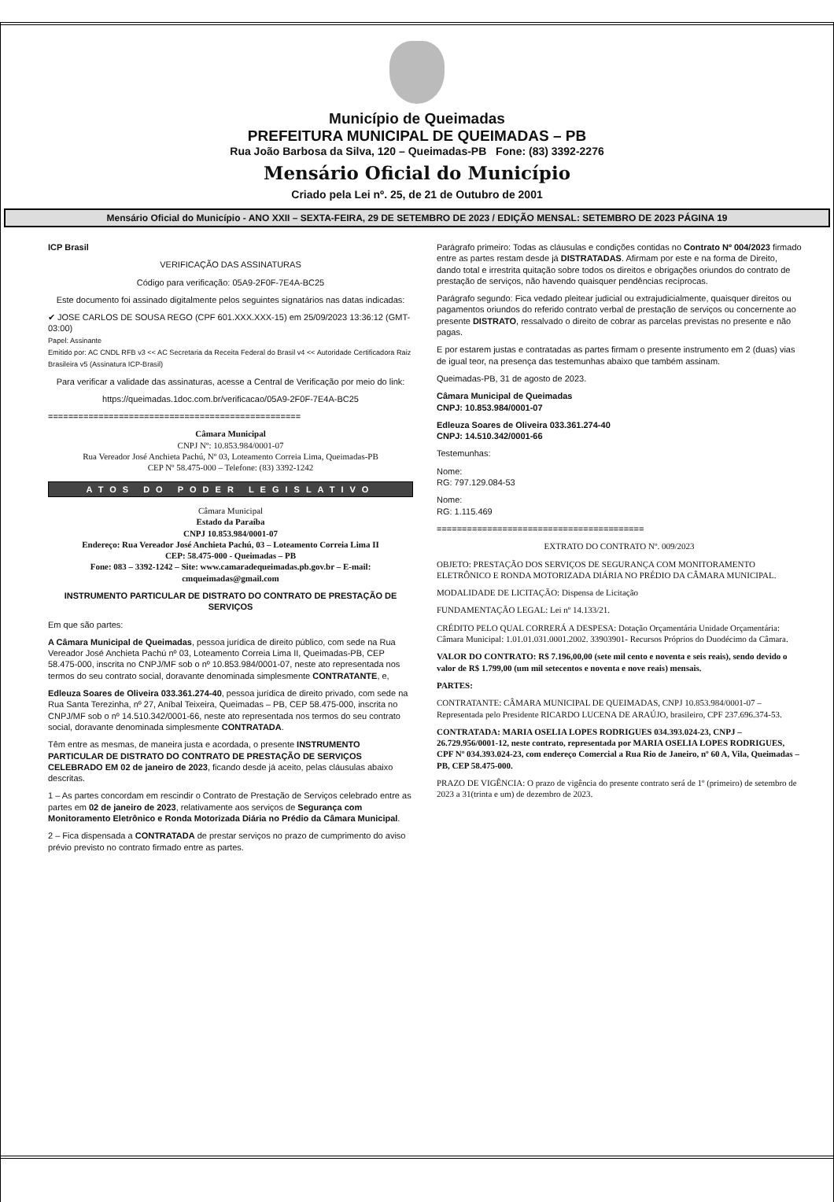Município de Queimadas
PREFEITURA MUNICIPAL DE QUEIMADAS – PB
Rua João Barbosa da Silva, 120 – Queimadas-PB Fone: (83) 3392-2276
Mensário Oficial do Município
Criado pela Lei nº. 25, de 21 de Outubro de 2001
Mensário Oficial do Município - ANO XXII – SEXTA-FEIRA, 29 DE SETEMBRO DE 2023 / EDIÇÃO MENSAL: SETEMBRO DE 2023 PÁGINA 19
ICP Brasil
VERIFICAÇÃO DAS ASSINATURAS
Código para verificação: 05A9-2F0F-7E4A-BC25
Este documento foi assinado digitalmente pelos seguintes signatários nas datas indicadas:
✔ JOSE CARLOS DE SOUSA REGO (CPF 601.XXX.XXX-15) em 25/09/2023 13:36:12 (GMT-03:00)
Papel: Assinante
Emitido por: AC CNDL RFB v3 << AC Secretaria da Receita Federal do Brasil v4 << Autoridade Certificadora Raiz Brasileira v5 (Assinatura ICP-Brasil)
Para verificar a validade das assinaturas, acesse a Central de Verificação por meio do link:
https://queimadas.1doc.com.br/verificacao/05A9-2F0F-7E4A-BC25
==================================================
Câmara Municipal
CNPJ Nº: 10.853.984/0001-07
Rua Vereador José Anchieta Pachú, Nº 03, Loteamento Correia Lima, Queimadas-PB
CEP Nº 58.475-000 – Telefone: (83) 3392-1242
ATOS DO PODER LEGISLATIVO
Câmara Municipal
Estado da Paraíba
CNPJ 10.853.984/0001-07
Endereço: Rua Vereador José Anchieta Pachú, 03 – Loteamento Correia Lima II
CEP: 58.475-000 - Queimadas – PB
Fone: 083 – 3392-1242 – Site: www.camaradequeimadas.pb.gov.br – E-mail: cmqueimadas@gmail.com
INSTRUMENTO PARTICULAR DE DISTRATO DO CONTRATO DE PRESTAÇÃO DE SERVIÇOS
Em que são partes:
A Câmara Municipal de Queimadas, pessoa jurídica de direito público, com sede na Rua Vereador José Anchieta Pachú nº 03, Loteamento Correia Lima II, Queimadas-PB, CEP 58.475-000, inscrita no CNPJ/MF sob o nº 10.853.984/0001-07, neste ato representada nos termos do seu contrato social, doravante denominada simplesmente CONTRATANTE, e,
Edleuza Soares de Oliveira 033.361.274-40, pessoa jurídica de direito privado, com sede na Rua Santa Terezinha, nº 27, Aníbal Teixeira, Queimadas – PB, CEP 58.475-000, inscrita no CNPJ/MF sob o nº 14.510.342/0001-66, neste ato representada nos termos do seu contrato social, doravante denominada simplesmente CONTRATADA.
Têm entre as mesmas, de maneira justa e acordada, o presente INSTRUMENTO PARTICULAR DE DISTRATO DO CONTRATO DE PRESTAÇÃO DE SERVIÇOS CELEBRADO EM 02 de janeiro de 2023, ficando desde já aceito, pelas cláusulas abaixo descritas.
1 – As partes concordam em rescindir o Contrato de Prestação de Serviços celebrado entre as partes em 02 de janeiro de 2023, relativamente aos serviços de Segurança com Monitoramento Eletrônico e Ronda Motorizada Diária no Prédio da Câmara Municipal.
2 – Fica dispensada a CONTRATADA de prestar serviços no prazo de cumprimento do aviso prévio previsto no contrato firmado entre as partes.
Parágrafo primeiro: Todas as cláusulas e condições contidas no Contrato Nº 004/2023 firmado entre as partes restam desde já DISTRATADAS. Afirmam por este e na forma de Direito, dando total e irrestrita quitação sobre todos os direitos e obrigações oriundos do contrato de prestação de serviços, não havendo quaisquer pendências recíprocas.
Parágrafo segundo: Fica vedado pleitear judicial ou extrajudicialmente, quaisquer direitos ou pagamentos oriundos do referido contrato verbal de prestação de serviços ou concernente ao presente DISTRATO, ressalvado o direito de cobrar as parcelas previstas no presente e não pagas.
E por estarem justas e contratadas as partes firmam o presente instrumento em 2 (duas) vias de igual teor, na presença das testemunhas abaixo que também assinam.
Queimadas-PB, 31 de agosto de 2023.
Câmara Municipal de Queimadas
CNPJ: 10.853.984/0001-07
Edleuza Soares de Oliveira 033.361.274-40
CNPJ: 14.510.342/0001-66
Testemunhas:
Nome:
RG: 797.129.084-53
Nome:
RG: 1.115.469
=========================================
EXTRATO DO CONTRATO Nº. 009/2023
OBJETO: PRESTAÇÃO DOS SERVIÇOS DE SEGURANÇA COM MONITORAMENTO ELETRÔNICO E RONDA MOTORIZADA DIÁRIA NO PRÉDIO DA CÂMARA MUNICIPAL.
MODALIDADE DE LICITAÇÃO: Dispensa de Licitação
FUNDAMENTAÇÃO LEGAL: Lei nº 14.133/21.
CRÉDITO PELO QUAL CORRERÁ A DESPESA: Dotação Orçamentária Unidade Orçamentária: Câmara Municipal: 1.01.01.031.0001.2002. 33903901- Recursos Próprios do Duodécimo da Câmara.
VALOR DO CONTRATO: R$ 7.196,00,00 (sete mil cento e noventa e seis reais), sendo devido o valor de R$ 1.799,00 (um mil setecentos e noventa e nove reais) mensais.
PARTES:
CONTRATANTE: CÂMARA MUNICIPAL DE QUEIMADAS, CNPJ 10.853.984/0001-07 – Representada pelo Presidente RICARDO LUCENA DE ARAÚJO, brasileiro, CPF 237.696.374-53.
CONTRATADA: MARIA OSELIA LOPES RODRIGUES 034.393.024-23, CNPJ – 26.729.956/0001-12, neste contrato, representada por MARIA OSELIA LOPES RODRIGUES, CPF Nº 034.393.024-23, com endereço Comercial a Rua Rio de Janeiro, nº 60 A, Vila, Queimadas – PB, CEP 58.475-000.
PRAZO DE VIGÊNCIA: O prazo de vigência do presente contrato será de 1º (primeiro) de setembro de 2023 a 31(trinta e um) de dezembro de 2023.